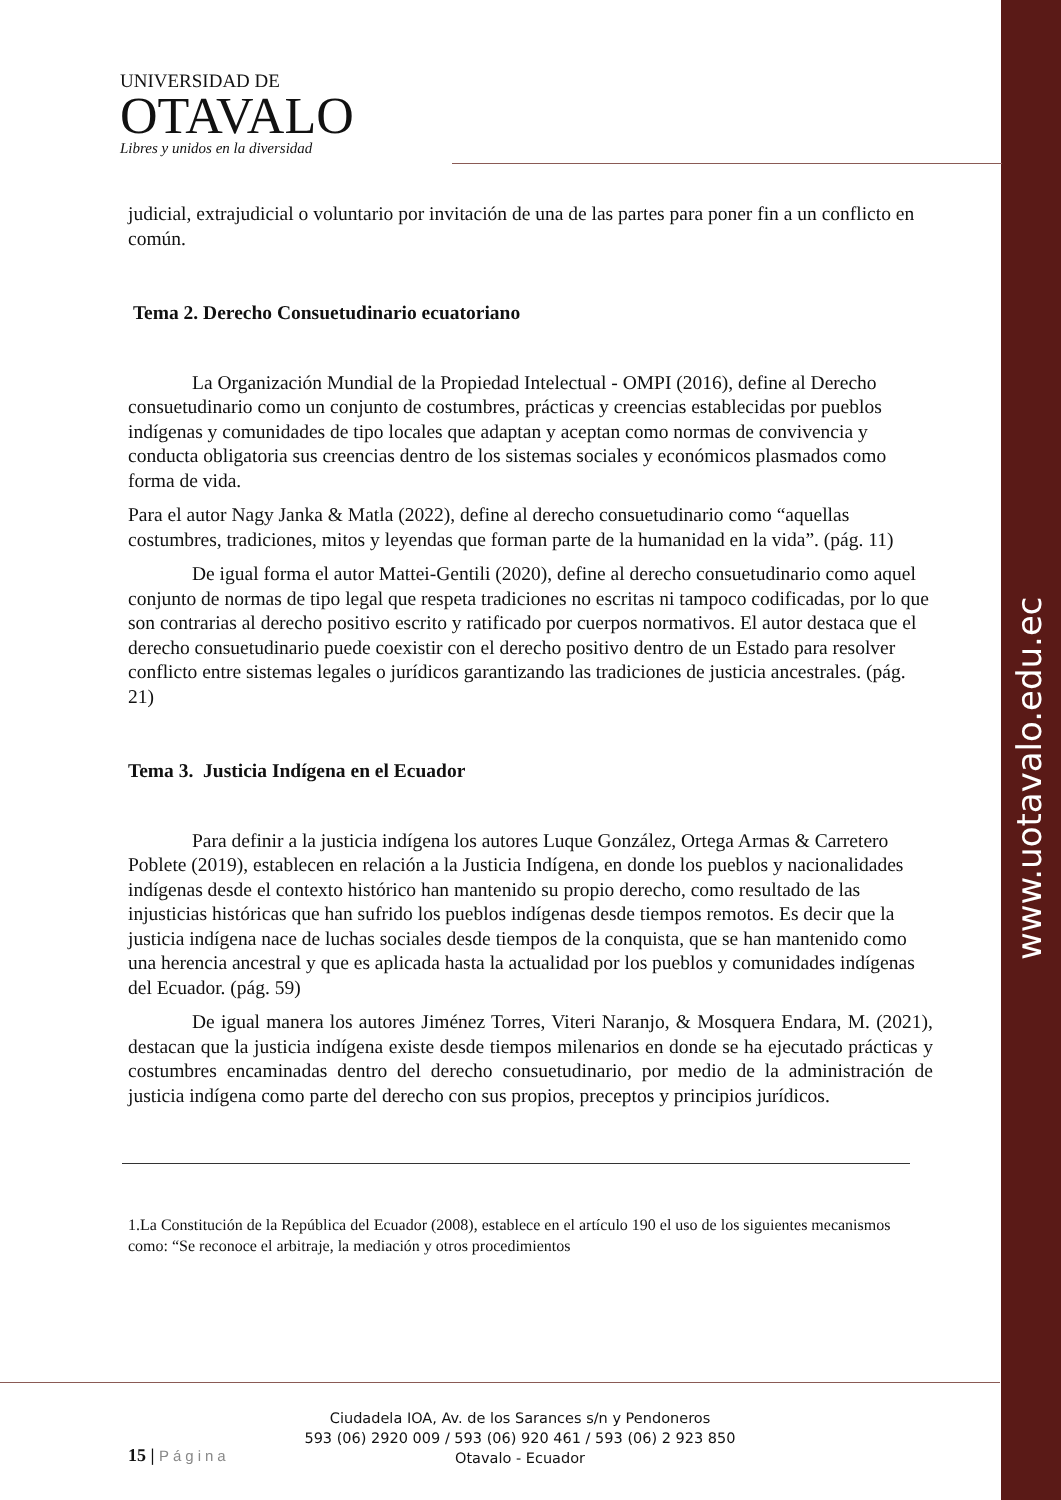www.uotavalo.edu.ec
UNIVERSIDAD DE
OTAVALO
Libres y unidos en la diversidad
judicial, extrajudicial o voluntario por invitación de una de las partes para poner fin a un conflicto en común.
Tema 2. Derecho Consuetudinario ecuatoriano
La Organización Mundial de la Propiedad Intelectual - OMPI (2016), define al Derecho consuetudinario como un conjunto de costumbres, prácticas y creencias establecidas por pueblos indígenas y comunidades de tipo locales que adaptan y aceptan como normas de convivencia y conducta obligatoria sus creencias dentro de los sistemas sociales y económicos plasmados como forma de vida.
Para el autor Nagy Janka & Matla (2022), define al derecho consuetudinario como “aquellas costumbres, tradiciones, mitos y leyendas que forman parte de la humanidad en la vida”. (pág. 11)
De igual forma el autor Mattei-Gentili (2020), define al derecho consuetudinario como aquel conjunto de normas de tipo legal que respeta tradiciones no escritas ni tampoco codificadas, por lo que son contrarias al derecho positivo escrito y ratificado por cuerpos normativos. El autor destaca que el derecho consuetudinario puede coexistir con el derecho positivo dentro de un Estado para resolver conflicto entre sistemas legales o jurídicos garantizando las tradiciones de justicia ancestrales. (pág. 21)
Tema 3. Justicia Indígena en el Ecuador
Para definir a la justicia indígena los autores Luque González, Ortega Armas & Carretero Poblete (2019), establecen en relación a la Justicia Indígena, en donde los pueblos y nacionalidades indígenas desde el contexto histórico han mantenido su propio derecho, como resultado de las injusticias históricas que han sufrido los pueblos indígenas desde tiempos remotos. Es decir que la justicia indígena nace de luchas sociales desde tiempos de la conquista, que se han mantenido como una herencia ancestral y que es aplicada hasta la actualidad por los pueblos y comunidades indígenas del Ecuador. (pág. 59)
De igual manera los autores Jiménez Torres, Viteri Naranjo, & Mosquera Endara, M. (2021), destacan que la justicia indígena existe desde tiempos milenarios en donde se ha ejecutado prácticas y costumbres encaminadas dentro del derecho consuetudinario, por medio de la administración de justicia indígena como parte del derecho con sus propios, preceptos y principios jurídicos.
1.La Constitución de la República del Ecuador (2008), establece en el artículo 190 el uso de los siguientes mecanismos como: “Se reconoce el arbitraje, la mediación y otros procedimientos
15 | Página
Ciudadela IOA, Av. de los Sarances s/n y Pendoneros
593 (06) 2920 009 / 593 (06) 920 461 / 593 (06) 2 923 850
Otavalo - Ecuador